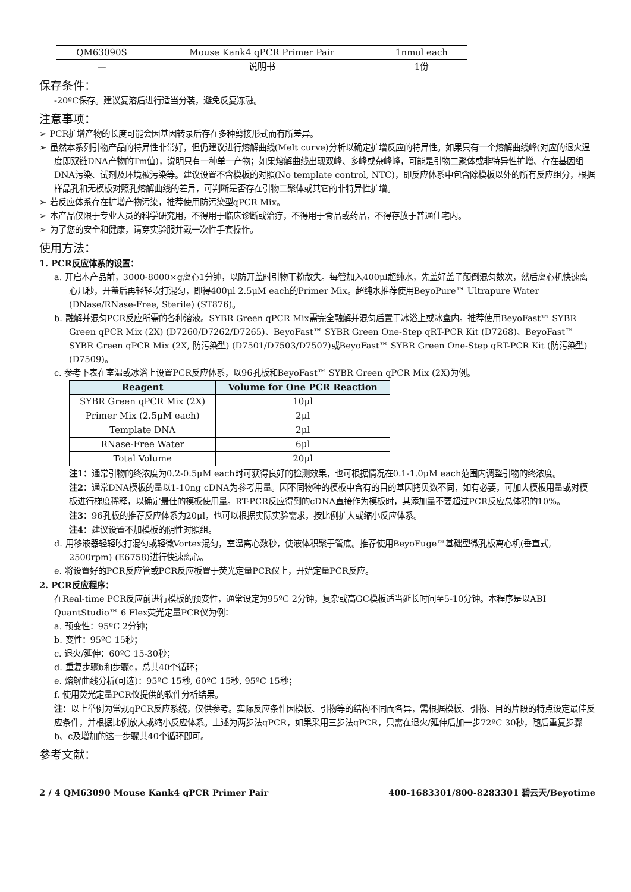| QM63090S | Mouse Kank4 qPCR Primer Pair | 1nmol each |
| — | 说明书 | 1份 |
保存条件：
-20ºC保存。建议复溶后进行适当分装，避免反复冻融。
注意事项：
➢ PCR扩增产物的长度可能会因基因转录后存在多种剪接形式而有所差异。
➢ 虽然本系列引物产品的特异性非常好，但仍建议进行熔解曲线(Melt curve)分析以确定扩增反应的特异性。如果只有一个熔解曲线峰(对应的退火温度即双链DNA产物的Tm值)，说明只有一种单一产物；如果熔解曲线出现双峰、多峰或杂峰峰，可能是引物二聚体或非特异性扩增、存在基因组DNA污染、试剂及环境被污染等。建议设置不含模板的对照(No template control, NTC)，即反应体系中包含除模板以外的所有反应组分，根据样品孔和无模板对照孔熔解曲线的差异，可判断是否存在引物二聚体或其它的非特异性扩增。
➢ 若反应体系存在扩增产物污染，推荐使用防污染型qPCR Mix。
➢ 本产品仅限于专业人员的科学研究用，不得用于临床诊断或治疗，不得用于食品或药品，不得存放于普通住宅内。
➢ 为了您的安全和健康，请穿实验服并戴一次性手套操作。
使用方法：
1. PCR反应体系的设置：
a. 开启本产品前，3000-8000×g离心1分钟，以防开盖时引物干粉散失。每管加入400μl超纯水，先盖好盖子颠倒混匀数次，然后离心机快速离心几秒，开盖后再轻轻吹打混匀，即得400μl 2.5μM each的Primer Mix。超纯水推荐使用BeyoPure™ Ultrapure Water (DNase/RNase-Free, Sterile) (ST876)。
b. 融解并混匀PCR反应所需的各种溶液。SYBR Green qPCR Mix需完全融解并混匀后置于冰浴上或冰盒内。推荐使用BeyoFast™ SYBR Green qPCR Mix (2X) (D7260/D7262/D7265)、BeyoFast™ SYBR Green One-Step qRT-PCR Kit (D7268)、BeyoFast™ SYBR Green qPCR Mix (2X, 防污染型) (D7501/D7503/D7507)或BeyoFast™ SYBR Green One-Step qRT-PCR Kit (防污染型) (D7509)。
c. 参考下表在室温或冰浴上设置PCR反应体系，以96孔板和BeyoFast™ SYBR Green qPCR Mix (2X)为例。
| Reagent | Volume for One PCR Reaction |
| --- | --- |
| SYBR Green qPCR Mix (2X) | 10μl |
| Primer Mix (2.5μM each) | 2μl |
| Template DNA | 2μl |
| RNase-Free Water | 6μl |
| Total Volume | 20μl |
注1：通常引物的终浓度为0.2-0.5μM each时可获得良好的检测效果，也可根据情况在0.1-1.0μM each范围内调整引物的终浓度。
注2：通常DNA模板的量以1-10ng cDNA为参考用量。因不同物种的模板中含有的目的基因拷贝数不同，如有必要，可加大模板用量或对模板进行梯度稀释，以确定最佳的模板使用量。RT-PCR反应得到的cDNA直接作为模板时，其添加量不要超过PCR反应总体积的10%。
注3：96孔板的推荐反应体系为20μl，也可以根据实际实验需求，按比例扩大或缩小反应体系。
注4：建议设置不加模板的阴性对照组。
d. 用移液器轻轻吹打混匀或轻微Vortex混匀，室温离心数秒，使液体积聚于管底。推荐使用BeyoFuge™基础型微孔板离心机(垂直式, 2500rpm) (E6758)进行快速离心。
e. 将设置好的PCR反应管或PCR反应板置于荧光定量PCR仪上，开始定量PCR反应。
2. PCR反应程序：
在Real-time PCR反应前进行模板的预变性，通常设定为95ºC 2分钟，复杂或高GC模板适当延长时间至5-10分钟。本程序是以ABI QuantStudio™ 6 Flex荧光定量PCR仪为例：
a. 预变性：95ºC 2分钟；
b. 变性：95ºC 15秒；
c. 退火/延伸：60ºC 15-30秒；
d. 重复步骤b和步骤c，总共40个循环；
e. 熔解曲线分析(可选)：95ºC 15秒, 60ºC 15秒, 95ºC 15秒；
f. 使用荧光定量PCR仪提供的软件分析结果。
注：以上举例为常规qPCR反应系统，仅供参考。实际反应条件因模板、引物等的结构不同而各异，需根据模板、引物、目的片段的特点设定最佳反应条件，并根据比例放大或缩小反应体系。上述为两步法qPCR，如果采用三步法qPCR，只需在退火/延伸后加一步72ºC 30秒，随后重复步骤b、c及增加的这一步骤共40个循环即可。
参考文献：
2 / 4 QM63090 Mouse Kank4 qPCR Primer Pair 400-1683301/800-8283301 碧云天/Beyotime